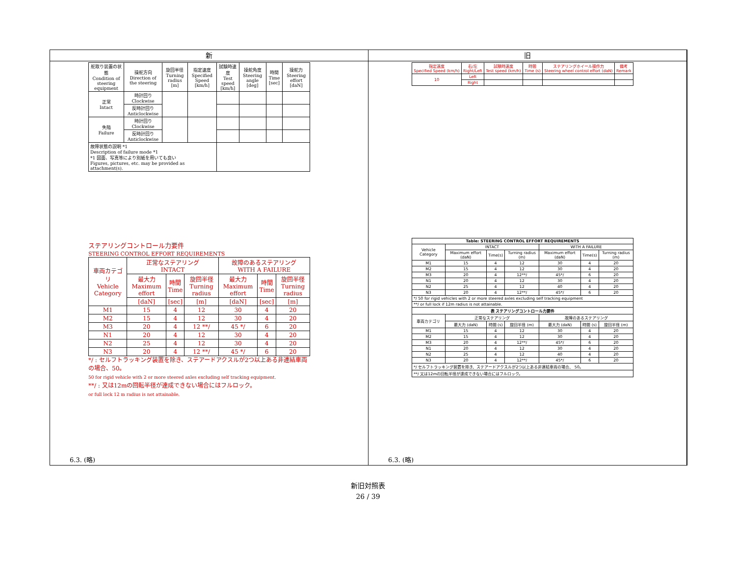新
| 舵取り装置の状態 Condition of steering equipment | 操舵方向 Direction of the steering | 旋回半径 Turning radius [m] | 指定速度 Specified Speed [km/h] | 試験時速度 Test speed [km/h] | 操舵角度 Steering angle [deg] | 時間 Time [sec] | 操舵力 Steering effort [daN] |
| 正常 Intact | 時計回り Clockwise | | | | | | |
| | 反時計回り Anticlockwise | | | | | | |
| 失陥 Failure | 時計回り Clockwise | | | | | | |
| | 反時計回り Anticlockwise | | | | | | |
| 故障状態の説明 *1 Description of failure mode *1 *1 図面、写真等により別紙を用いても良い Figures, pictures, etc. may be provided as attachment(s). | | | | | | | |
ステアリングコントロール力要件
STEERING CONTROL EFFORT REQUIREMENTS
| 車両カテゴリ Vehicle Category | 正常なステアリング INTACT | | | 故障のあるステアリング WITH A FAILURE | | |
| | 最大力 Maximum effort | 時間 Time | 旋回半径 Turning radius | 最大力 Maximum effort | 時間 Time | 旋回半径 Turning radius |
| | [daN] | [sec] | [m] | [daN] | [sec] | [m] |
| M1 | 15 | 4 | 12 | 30 | 4 | 20 |
| M2 | 15 | 4 | 12 | 30 | 4 | 20 |
| M3 | 20 | 4 | 12 **/ | 45 */ | 6 | 20 |
| N1 | 20 | 4 | 12 | 30 | 4 | 20 |
| N2 | 25 | 4 | 12 | 30 | 4 | 20 |
| N3 | 20 | 4 | 12 **/ | 45 */ | 6 | 20 |
*/ : セルフトラッキング装置を除き、ステアードアクスルが2つ以上ある非連結車両の場合、50。
50 for rigid vehicle with 2 or more steered axles excluding self tracking equipment.
**/ : 又は12mの回転半径が達成できない場合にはフルロック。
or full lock 12 m radius is not attainable.
6.3. (略)
旧
| 指定速度 Specified Speed (km/h) | 右/左 Right/Left | 試験時速度 Test speed (km/h) | 時間 Time (s) | ステアリングホイール操作力 Steering wheel control effort (daN) | 備考 Remark |
| 10 | Left | | | | |
| | Right | | | | |
| Table: STEERING CONTROL EFFORT REQUIREMENTS | | | | | | |
| --- | --- | --- | --- | --- | --- | --- |
| Vehicle Category | INTACT | | | WITH A FAILURE | | |
| | Maximum effort (daN) | Time(s) | Turning radius (m) | Maximum effort (daN) | Time(s) | Turning radius (m) |
| M1 | 15 | 4 | 12 | 30 | 4 | 20 |
| M2 | 15 | 4 | 12 | 30 | 4 | 20 |
| M3 | 20 | 4 | 12**/ | 45*/ | 6 | 20 |
| N1 | 20 | 4 | 12 | 30 | 4 | 20 |
| N2 | 25 | 4 | 12 | 40 | 4 | 20 |
| N3 | 20 | 4 | 12**/ | 45*/ | 6 | 20 |
| */ 50 for rigid vehicles with 2 or more steered axles excluding self tracking equipment | | | | | | |
| **/ or full lock if 12m radius is not attainable. | | | | | | |
| 表 ステアリングコントロール力要件 | | | | | | |
| 車両カテゴリ | 正常なステアリング | | | 故障のあるステアリング | | |
| | 最大力 (daN) | 時間 (s) | 旋回半径 (m) | 最大力 (daN) | 時間 (s) | 旋回半径 (m) |
| M1 | 15 | 4 | 12 | 30 | 4 | 20 |
| M2 | 15 | 4 | 12 | 30 | 4 | 20 |
| M3 | 20 | 4 | 12**/ | 45*/ | 6 | 20 |
| N1 | 20 | 4 | 12 | 30 | 4 | 20 |
| N2 | 25 | 4 | 12 | 40 | 4 | 20 |
| N3 | 20 | 4 | 12**/ | 45*/ | 6 | 20 |
| */ セルフトラッキング装置を除き、ステアードアクスルが2つ以上ある非連結車両の場合、 50。 | | | | | | |
| **/ 又は12mの回転半径が達成できない場合にはフルロック。 | | | | | | |
6.3. (略)
新旧対照表
26 / 39